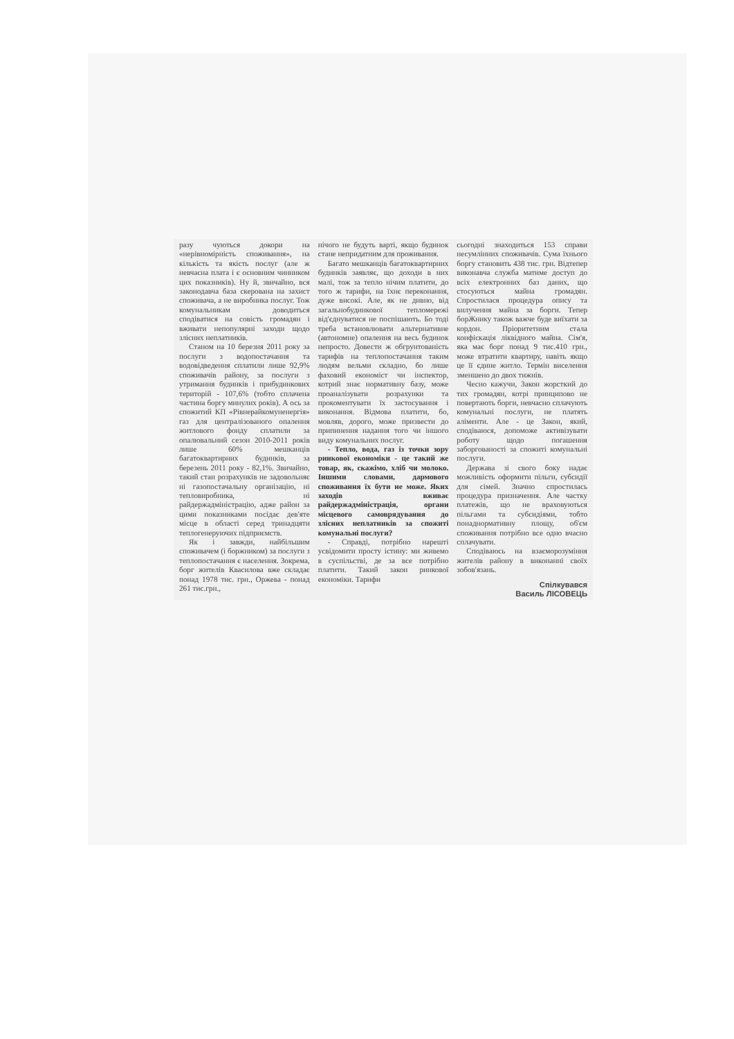разу чуються докори на «нерівномірність споживання», на кількість та якість послуг (але ж невчасна плата і є основним чинником цих показників). Ну й, звичайно, вся законодавча база скерована на захист споживача, а не виробника послуг. Тож комунальникам доводиться сподіватися на совість громадян і вживати непопулярні заходи щодо злісних неплатників.
Станом на 10 березня 2011 року за послуги з водопостачання та водовідведення сплатили лише 92,9% споживачів району, за послуги з утримання будинків і прибудинкових територій - 107,6% (тобто сплачена частина боргу минулих років). А ось за спожитий КП «Рівнерайкомуненергія» газ для централізованого опалення житлового фонду сплатили за опалювальний сезон 2010-2011 років лише 60% мешканців багатоквартирних будинків, за березень 2011 року - 82,1%. Звичайно, такий стан розрахунків не задовольняє ні газопостачальну організацію, ні тепловиробника, ні райдержадміністрацію, адже район за цими показниками посідає дев'яте місце в області серед тринадцяти теплогенеруючих підприємств.
Як і завжди, найбільшим споживачем (і боржником) за послуги з теплопостачання є населення. Зокрема, борг жителів Квасилова вже складає понад 1978 тис. грн., Оржева - понад 261 тис.грн.,
нічого не будуть варті, якщо будинок стане непридатним для проживання.
Багато мешканців багатоквартирних будинків заявляє, що доходи в них малі, тож за тепло нічим платити, до того ж тарифи, на їхнє переконання, дуже високі. Але, як не дивно, від загальнобудинкової тепломережі від'єднуватися не поспішають. Бо тоді треба встановлювати альтернативне (автономне) опалення на весь будинок непросто. Довести ж обгрунтованість тарифів на теплопостачання таким людям вельми складно, бо лише фаховий економіст чи інспектор, котрий знає нормативну базу, може проаналізувати розрахунки та прокоментувати їх застосування і виконання. Відмова платити, бо, мовляв, дорого, може призвести до припинення надання того чи іншого виду комунальних послуг.
- Тепло, вода, газ із точки зору ринкової економіки - це такий же товар, як, скажімо, хліб чи молоко. Іншими словами, дармового споживання їх бути не може. Яких заходів вживає райдержадміністрація, органи місцевого самоврядування до злісних неплатників за спожиті комунальні послуги?
- Справді, потрібно нарешті усвідомити просту істину: ми живемо в суспільстві, де за все потрібно платити. Такий закон ринкової економіки. Тарифи
сьогодні знаходиться 153 справи несумлінних споживачів. Сума їхнього боргу становить 438 тис. грн. Відтепер виконавча служба матиме доступ до всіх електронних баз даних, що стосуються майна громадян. Спростилася процедура опису та вилучення майна за борги. Тепер борЖнику також важче буде виїхати за кордон. Пріоритетним стала конфіскація ліквідного майна. Сім'я, яка має борг понад 9 тис.410 грн., може втратити квартиру, навіть якщо це її єдине житло. Термін виселення зменшено до двох тижнів.
Чесно кажучи, Закон жорсткий до тих громадян, котрі принципово не повертають борги, невчасно сплачують комунальні послуги, не платять аліменти. Але - це Закон, який, сподіваюся, допоможе активізувати роботу щодо погашення заборгованості за спожиті комунальні послуги.
Держава зі свого боку надає можливість оформити пільги, субсидії для сімей. Значно спростилась процедура призначення. Але частку платежів, що не враховуються пільгами та субсидіями, тобто понаднормативну площу, об'єм споживання потрібно все одно вчасно сплачувати.
Сподіваюсь на взаєморозуміння жителів району в виконанні своїх зобов'язань.
Спілкувався
Василь ЛІСОВЕЦЬ